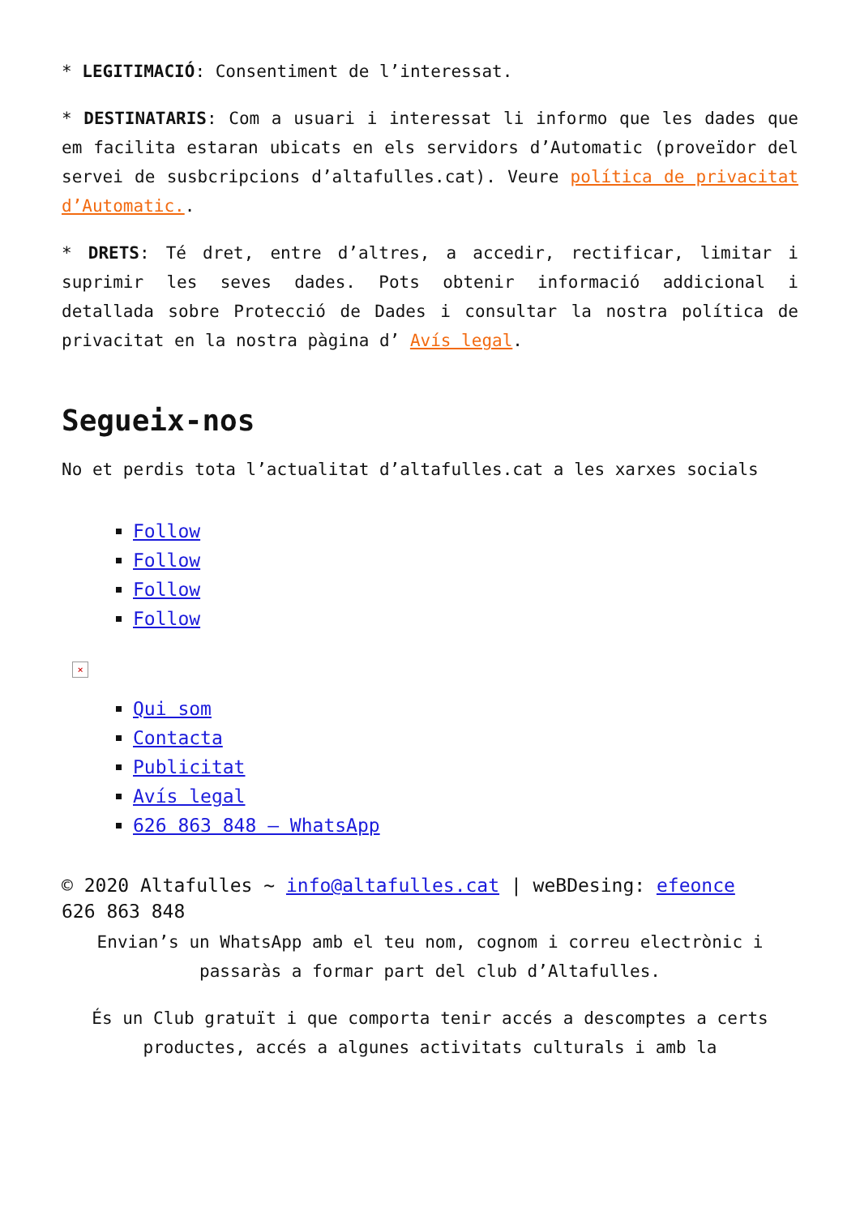* LEGITIMACIÓ: Consentiment de l’interessat.
* DESTINATARIS: Com a usuari i interessat li informo que les dades que em facilita estaran ubicats en els servidors d’Automatic (proveïdor del servei de susbcripcions d’altafulles.cat). Veure política de privacitat d’Automatic..
* DRETS: Té dret, entre d’altres, a accedir, rectificar, limitar i suprimir les seves dades. Pots obtenir informació addicional i detallada sobre Protecció de Dades i consultar la nostra política de privacitat en la nostra pàgina d’ Avís legal.
Segueix-nos
No et perdis tota l’actualitat d’altafulles.cat a les xarxes socials
Follow
Follow
Follow
Follow
×
Qui som
Contacta
Publicitat
Avís legal
626 863 848 – WhatsApp
© 2020 Altafulles ~ info@altafulles.cat | weBDesing: efeonce
626 863 848
Envian’s un WhatsApp amb el teu nom, cognom i correu electrònic i passaràs a formar part del club d’Altafulles.
És un Club gratuït i que comporta tenir accés a descomptes a certs productes, accés a algunes activitats culturals i amb la